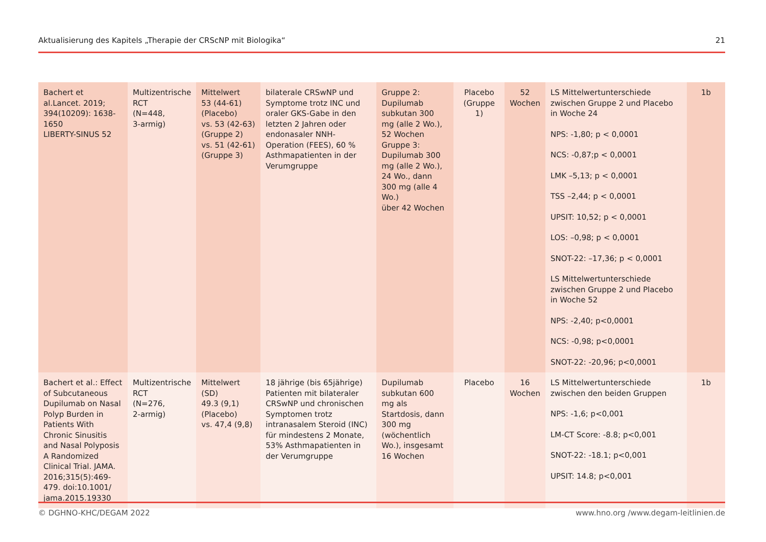Aktualisierung des Kapitels „Therapie der CRScNP mit Biologika“21
| Bachert et al.Lancet. 2019; 394(10209): 1638-1650 LIBERTY-SINUS 52 | Multizentrische RCT (N=448, 3-armig) | Mittelwert 53 (44-61) (Placebo) vs. 53 (42-63) (Gruppe 2) vs. 51 (42-61) (Gruppe 3) | bilaterale CRSwNP und Symptome trotz INC und oraler GKS-Gabe in den letzten 2 Jahren oder endonasaler NNH-Operation (FEES), 60 % Asthmapatienten in der Verumgruppe | Gruppe 2: Dupilumab subkutan 300 mg (alle 2 Wo.), 52 Wochen Gruppe 3: Dupilumab 300 mg (alle 2 Wo.), 24 Wo., dann 300 mg (alle 4 Wo.) über 42 Wochen | Placebo (Gruppe 1) | 52 Wochen | LS Mittelwertunterschiede zwischen Gruppe 2 und Placebo in Woche 24 NPS: -1,80; p < 0,0001 NCS: -0,87;p < 0,0001 LMK –5,13; p < 0,0001 TSS –2,44; p < 0,0001 UPSIT: 10,52; p < 0,0001 LOS: –0,98; p < 0,0001 SNOT-22: –17,36; p < 0,0001 LS Mittelwertunterschiede zwischen Gruppe 2 und Placebo in Woche 52 NPS: -2,40; p<0,0001 NCS: -0,98; p<0,0001 SNOT-22: -20,96; p<0,0001 | 1b |
| Bachert et al.: Effect of Subcutaneous Dupilumab on Nasal Polyp Burden in Patients With Chronic Sinusitis and Nasal Polyposis A Randomized Clinical Trial. JAMA. 2016;315(5):469-479. doi:10.1001/ jama.2015.19330 | Multizentrische RCT (N=276, 2-armig) | Mittelwert (SD) 49.3 (9,1) (Placebo) vs. 47,4 (9,8) | 18 jährige (bis 65jährige) Patienten mit bilateraler CRSwNP und chronischen Symptomen trotz intranasalem Steroid (INC) für mindestens 2 Monate, 53% Asthmapatienten in der Verumgruppe | Dupilumab subkutan 600 mg als Startdosis, dann 300 mg (wöchentlich Wo.), insgesamt 16 Wochen | Placebo | 16 Wochen | LS Mittelwertunterschiede zwischen den beiden Gruppen NPS: -1,6; p<0,001 LM-CT Score: -8.8; p<0,001 SNOT-22: -18.1; p<0,001 UPSIT: 14.8; p<0,001 | 1b |
© DGHNO-KHC/DEGAM 2022 www.hno.org /www.degam-leitlinien.de